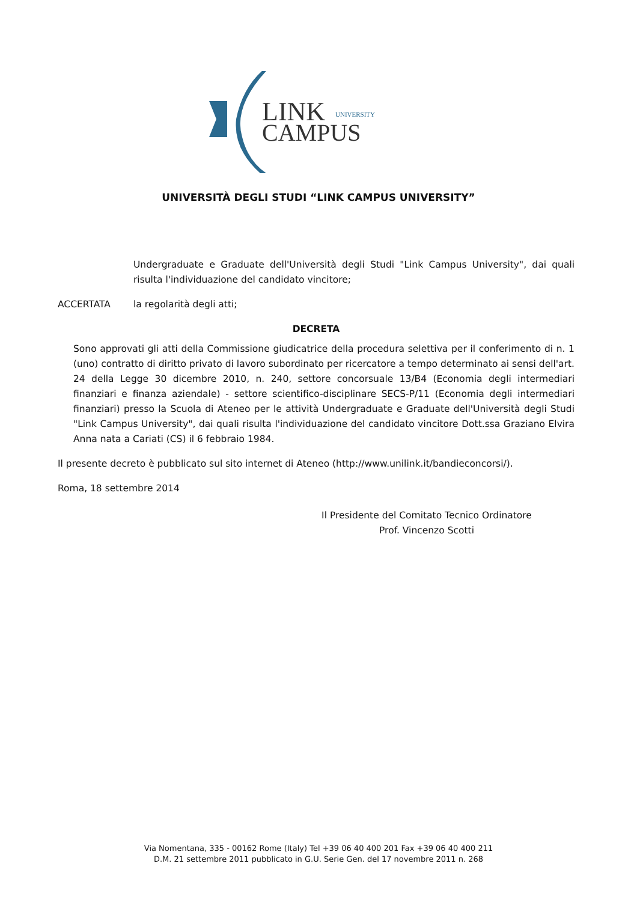LINK
CAMPUS
UNIVERSITY
UNIVERSITÀ DEGLI STUDI “LINK CAMPUS UNIVERSITY”
Undergraduate e Graduate dell'Università degli Studi "Link Campus University", dai quali risulta l'individuazione del candidato vincitore;
ACCERTATA la regolarità degli atti;
DECRETA
Sono approvati gli atti della Commissione giudicatrice della procedura selettiva per il conferimento di n. 1 (uno) contratto di diritto privato di lavoro subordinato per ricercatore a tempo determinato ai sensi dell'art. 24 della Legge 30 dicembre 2010, n. 240, settore concorsuale 13/B4 (Economia degli intermediari finanziari e finanza aziendale) - settore scientifico-disciplinare SECS-P/11 (Economia degli intermediari finanziari) presso la Scuola di Ateneo per le attività Undergraduate e Graduate dell'Università degli Studi "Link Campus University", dai quali risulta l'individuazione del candidato vincitore Dott.ssa Graziano Elvira Anna nata a Cariati (CS) il 6 febbraio 1984.
Il presente decreto è pubblicato sul sito internet di Ateneo (http://www.unilink.it/bandieconcorsi/).
Roma, 18 settembre 2014
Il Presidente del Comitato Tecnico Ordinatore
Prof. Vincenzo Scotti
Via Nomentana, 335 - 00162 Rome (Italy) Tel +39 06 40 400 201 Fax +39 06 40 400 211
D.M. 21 settembre 2011 pubblicato in G.U. Serie Gen. del 17 novembre 2011 n. 268